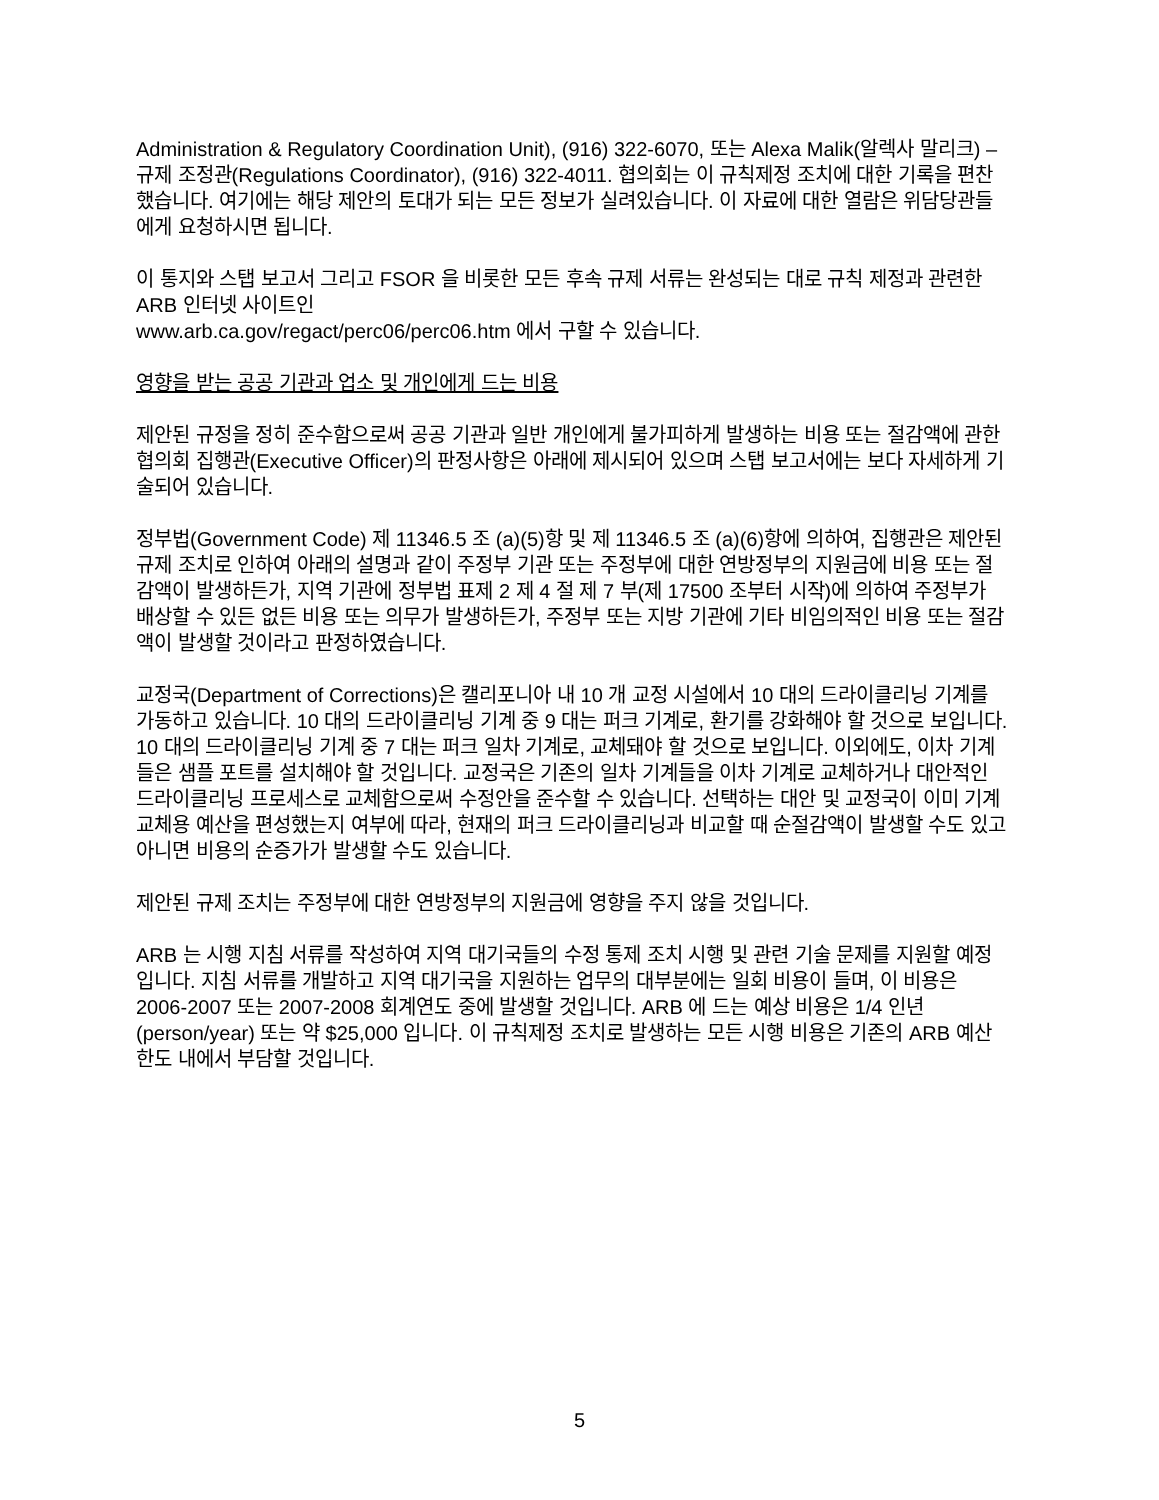Administration & Regulatory Coordination Unit), (916) 322-6070, 또는 Alexa Malik(알렉사 말리크) – 규제 조정관(Regulations Coordinator), (916) 322-4011. 협의회는 이 규칙제정 조치에 대한 기록을 편찬했습니다. 여기에는 해당 제안의 토대가 되는 모든 정보가 실려있습니다. 이 자료에 대한 열람은 위담당관들에게 요청하시면 됩니다.
이 통지와 스탭 보고서 그리고 FSOR 을 비롯한 모든 후속 규제 서류는 완성되는 대로 규칙 제정과 관련한 ARB 인터넷 사이트인
www.arb.ca.gov/regact/perc06/perc06.htm 에서 구할 수 있습니다.
영향을 받는 공공 기관과 업소 및 개인에게 드는 비용
제안된 규정을 정히 준수함으로써 공공 기관과 일반 개인에게 불가피하게 발생하는 비용 또는 절감액에 관한 협의회 집행관(Executive Officer)의 판정사항은 아래에 제시되어 있으며 스탭 보고서에는 보다 자세하게 기술되어 있습니다.
정부법(Government Code) 제 11346.5 조 (a)(5)항 및 제 11346.5 조 (a)(6)항에 의하여, 집행관은 제안된 규제 조치로 인하여 아래의 설명과 같이 주정부 기관 또는 주정부에 대한 연방정부의 지원금에 비용 또는 절감액이 발생하든가, 지역 기관에 정부법 표제 2 제 4 절 제 7 부(제 17500 조부터 시작)에 의하여 주정부가 배상할 수 있든 없든 비용 또는 의무가 발생하든가, 주정부 또는 지방 기관에 기타 비임의적인 비용 또는 절감액이 발생할 것이라고 판정하였습니다.
교정국(Department of Corrections)은 캘리포니아 내 10 개 교정 시설에서 10 대의 드라이클리닝 기계를 가동하고 있습니다. 10 대의 드라이클리닝 기계 중 9 대는 퍼크 기계로, 환기를 강화해야 할 것으로 보입니다. 10 대의 드라이클리닝 기계 중 7 대는 퍼크 일차 기계로, 교체돼야 할 것으로 보입니다. 이외에도, 이차 기계들은 샘플 포트를 설치해야 할 것입니다. 교정국은 기존의 일차 기계들을 이차 기계로 교체하거나 대안적인 드라이클리닝 프로세스로 교체함으로써 수정안을 준수할 수 있습니다. 선택하는 대안 및 교정국이 이미 기계 교체용 예산을 편성했는지 여부에 따라, 현재의 퍼크 드라이클리닝과 비교할 때 순절감액이 발생할 수도 있고 아니면 비용의 순증가가 발생할 수도 있습니다.
제안된 규제 조치는 주정부에 대한 연방정부의 지원금에 영향을 주지 않을 것입니다.
ARB 는 시행 지침 서류를 작성하여 지역 대기국들의 수정 통제 조치 시행 및 관련 기술 문제를 지원할 예정입니다. 지침 서류를 개발하고 지역 대기국을 지원하는 업무의 대부분에는 일회 비용이 들며, 이 비용은 2006-2007 또는 2007-2008 회계연도 중에 발생할 것입니다. ARB 에 드는 예상 비용은 1/4 인년(person/year) 또는 약 $25,000 입니다. 이 규칙제정 조치로 발생하는 모든 시행 비용은 기존의 ARB 예산 한도 내에서 부담할 것입니다.
5